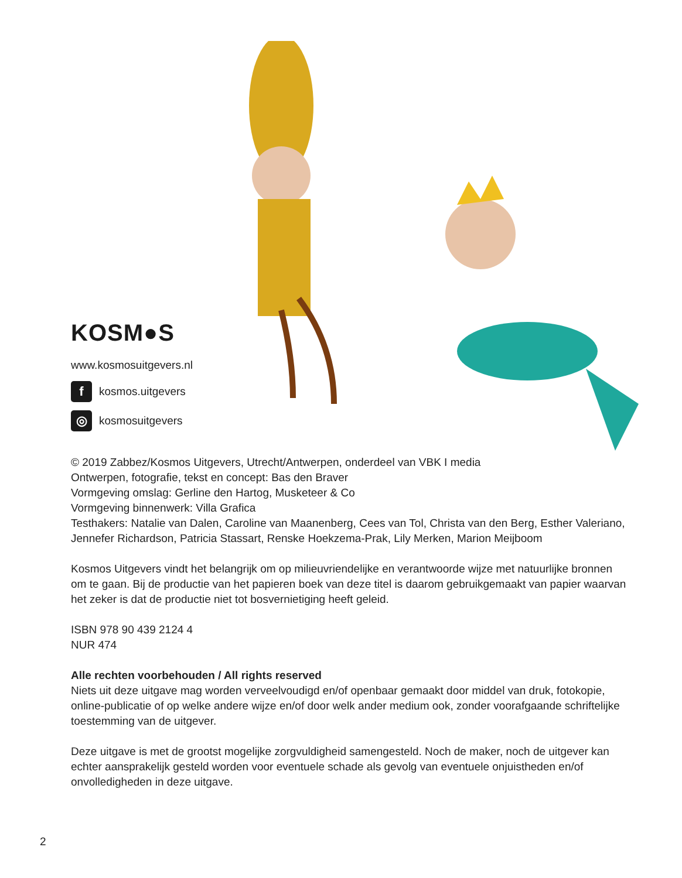KOSM●S
www.kosmosuitgevers.nl
fkosmos.uitgevers
◎ kosmosuitgevers
© 2019 Zabbez/Kosmos Uitgevers, Utrecht/Antwerpen, onderdeel van VBK I media
Ontwerpen, fotografie, tekst en concept: Bas den Braver
Vormgeving omslag: Gerline den Hartog, Musketeer & Co
Vormgeving binnenwerk: Villa Grafica
Testhakers: Natalie van Dalen, Caroline van Maanenberg, Cees van Tol, Christa van den Berg, Esther Valeriano, Jennefer Richardson, Patricia Stassart, Renske Hoekzema-Prak, Lily Merken, Marion Meijboom
Kosmos Uitgevers vindt het belangrijk om op milieuvriendelijke en verantwoorde wijze met natuurlijke bronnen om te gaan. Bij de productie van het papieren boek van deze titel is daarom gebruikgemaakt van papier waarvan het zeker is dat de productie niet tot bosvernietiging heeft geleid.
ISBN 978 90 439 2124 4
NUR 474
Alle rechten voorbehouden / All rights reserved
Niets uit deze uitgave mag worden verveelvoudigd en/of openbaar gemaakt door middel van druk, fotokopie, online-publicatie of op welke andere wijze en/of door welk ander medium ook, zonder voorafgaande schriftelijke toestemming van de uitgever.
Deze uitgave is met de grootst mogelijke zorgvuldigheid samengesteld. Noch de maker, noch de uitgever kan echter aansprakelijk gesteld worden voor eventuele schade als gevolg van eventuele onjuistheden en/of onvolledigheden in deze uitgave.
2